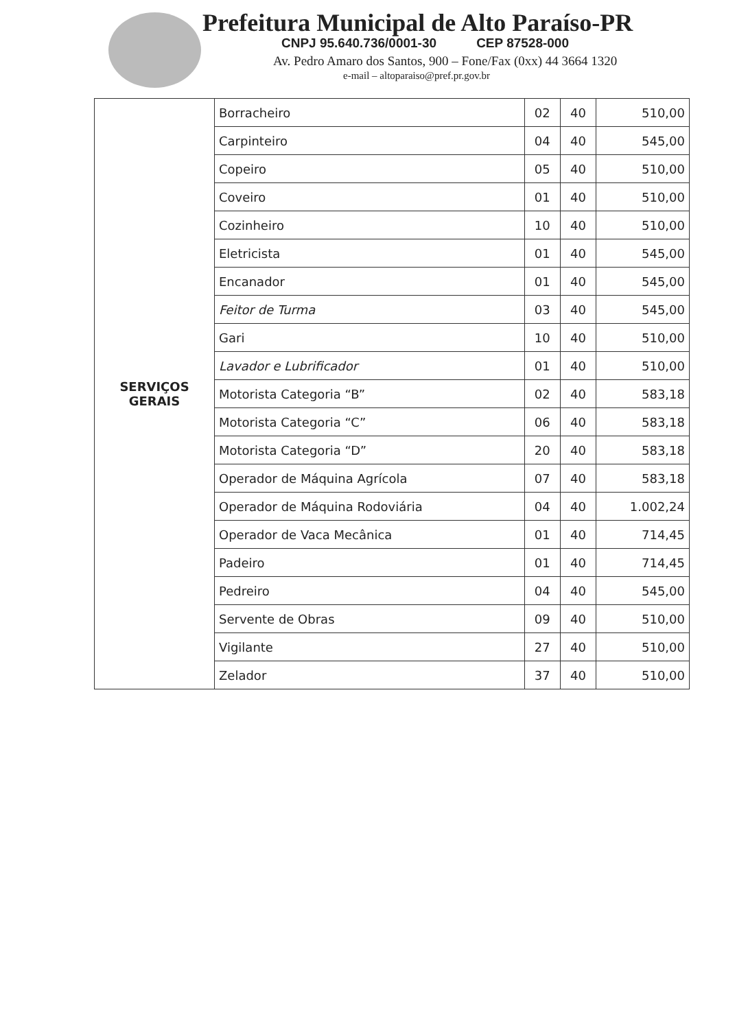Prefeitura Municipal de Alto Paraíso-PR
CNPJ 95.640.736/0001-30 CEP 87528-000
Av. Pedro Amaro dos Santos, 900 – Fone/Fax (0xx) 44 3664 1320
e-mail – altoparaiso@pref.pr.gov.br
| SERVIÇOS GERAIS | Borracheiro | 02 | 40 | 510,00 |
| | Carpinteiro | 04 | 40 | 545,00 |
| | Copeiro | 05 | 40 | 510,00 |
| | Coveiro | 01 | 40 | 510,00 |
| | Cozinheiro | 10 | 40 | 510,00 |
| | Eletricista | 01 | 40 | 545,00 |
| | Encanador | 01 | 40 | 545,00 |
| | Feitor de Turma | 03 | 40 | 545,00 |
| | Gari | 10 | 40 | 510,00 |
| | Lavador e Lubrificador | 01 | 40 | 510,00 |
| | Motorista Categoria “B” | 02 | 40 | 583,18 |
| | Motorista Categoria “C” | 06 | 40 | 583,18 |
| | Motorista Categoria “D” | 20 | 40 | 583,18 |
| | Operador de Máquina Agrícola | 07 | 40 | 583,18 |
| | Operador de Máquina Rodoviária | 04 | 40 | 1.002,24 |
| | Operador de Vaca Mecânica | 01 | 40 | 714,45 |
| | Padeiro | 01 | 40 | 714,45 |
| | Pedreiro | 04 | 40 | 545,00 |
| | Servente de Obras | 09 | 40 | 510,00 |
| | Vigilante | 27 | 40 | 510,00 |
| | Zelador | 37 | 40 | 510,00 |